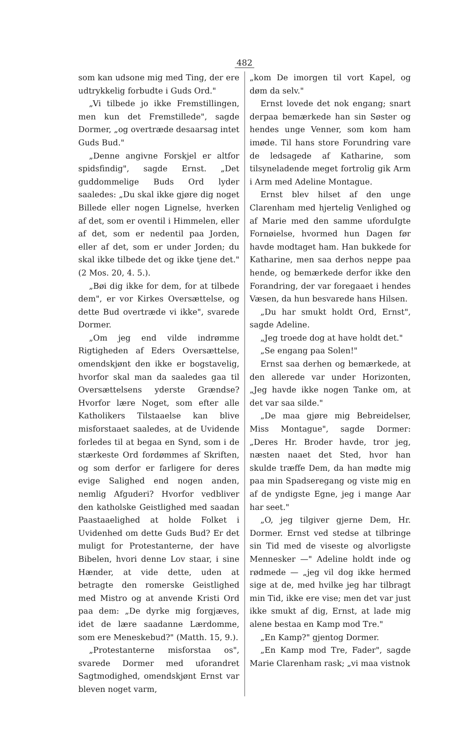482
som kan udsone mig med Ting, der ere udtrykkelig forbudte i Guds Ord."
„Vi tilbede jo ikke Fremstillingen, men kun det Fremstillede", sagde Dormer, „og overtræde desaarsag intet Guds Bud."
„Denne angivne Forskjel er altfor spidsfindig", sagde Ernst. „Det guddommelige Buds Ord lyder saaledes: „Du skal ikke gjøre dig noget Billede eller nogen Lignelse, hverken af det, som er oventil i Himmelen, eller af det, som er nedentil paa Jorden, eller af det, som er under Jorden; du skal ikke tilbede det og ikke tjene det." (2 Mos. 20, 4. 5.).
„Bøi dig ikke for dem, for at tilbede dem", er vor Kirkes Oversættelse, og dette Bud overtræde vi ikke", svarede Dormer.
„Om jeg end vilde indrømme Rigtigheden af Eders Oversættelse, omendskjønt den ikke er bogstavelig, hvorfor skal man da saaledes gaa til Oversættelsens yderste Grændse? Hvorfor lære Noget, som efter alle Katholikers Tilstaaelse kan blive misforstaaet saaledes, at de Uvidende forledes til at begaa en Synd, som i de stærkeste Ord fordømmes af Skriften, og som derfor er farligere for deres evige Salighed end nogen anden, nemlig Afguderi? Hvorfor vedbliver den katholske Geistlighed med saadan Paastaaelighed at holde Folket i Uvidenhed om dette Guds Bud? Er det muligt for Protestanterne, der have Bibelen, hvori denne Lov staar, i sine Hænder, at vide dette, uden at betragte den romerske Geistlighed med Mistro og at anvende Kristi Ord paa dem: „De dyrke mig forgjæves, idet de lære saadanne Lærdomme, som ere Meneskebud?" (Matth. 15, 9.).
„Protestanterne misforstaa os", svarede Dormer med uforandret Sagtmodighed, omendskjønt Ernst var bleven noget varm,
„kom De imorgen til vort Kapel, og døm da selv."
Ernst lovede det nok engang; snart derpaa bemærkede han sin Søster og hendes unge Venner, som kom ham imøde. Til hans store Forundring vare de ledsagede af Katharine, som tilsyneladende meget fortrolig gik Arm i Arm med Adeline Montague.
Ernst blev hilset af den unge Clarenham med hjertelig Venlighed og af Marie med den samme uforduIgte Fornøielse, hvormed hun Dagen før havde modtaget ham. Han bukkede for Katharine, men saa derhos neppe paa hende, og bemærkede derfor ikke den Forandring, der var foregaaet i hendes Væsen, da hun besvarede hans Hilsen.
„Du har smukt holdt Ord, Ernst", sagde Adeline.
„Jeg troede dog at have holdt det."
„Se engang paa Solen!"
Ernst saa derhen og bemærkede, at den allerede var under Horizonten, „Jeg havde ikke nogen Tanke om, at det var saa silde."
„De maa gjøre mig Bebreidelser, Miss Montague", sagde Dormer: „Deres Hr. Broder havde, tror jeg, næsten naaet det Sted, hvor han skulde træffe Dem, da han mødte mig paa min Spadseregang og viste mig en af de yndigste Egne, jeg i mange Aar har seet."
„O, jeg tilgiver gjerne Dem, Hr. Dormer. Ernst ved stedse at tilbringe sin Tid med de viseste og alvorligste Mennesker —" Adeline holdt inde og rødmede — „jeg vil dog ikke hermed sige at de, med hvilke jeg har tilbragt min Tid, ikke ere vise; men det var just ikke smukt af dig, Ernst, at lade mig alene bestaa en Kamp mod Tre."
„En Kamp?" gjentog Dormer.
„En Kamp mod Tre, Fader", sagde Marie Clarenham rask; „vi maa vistnok